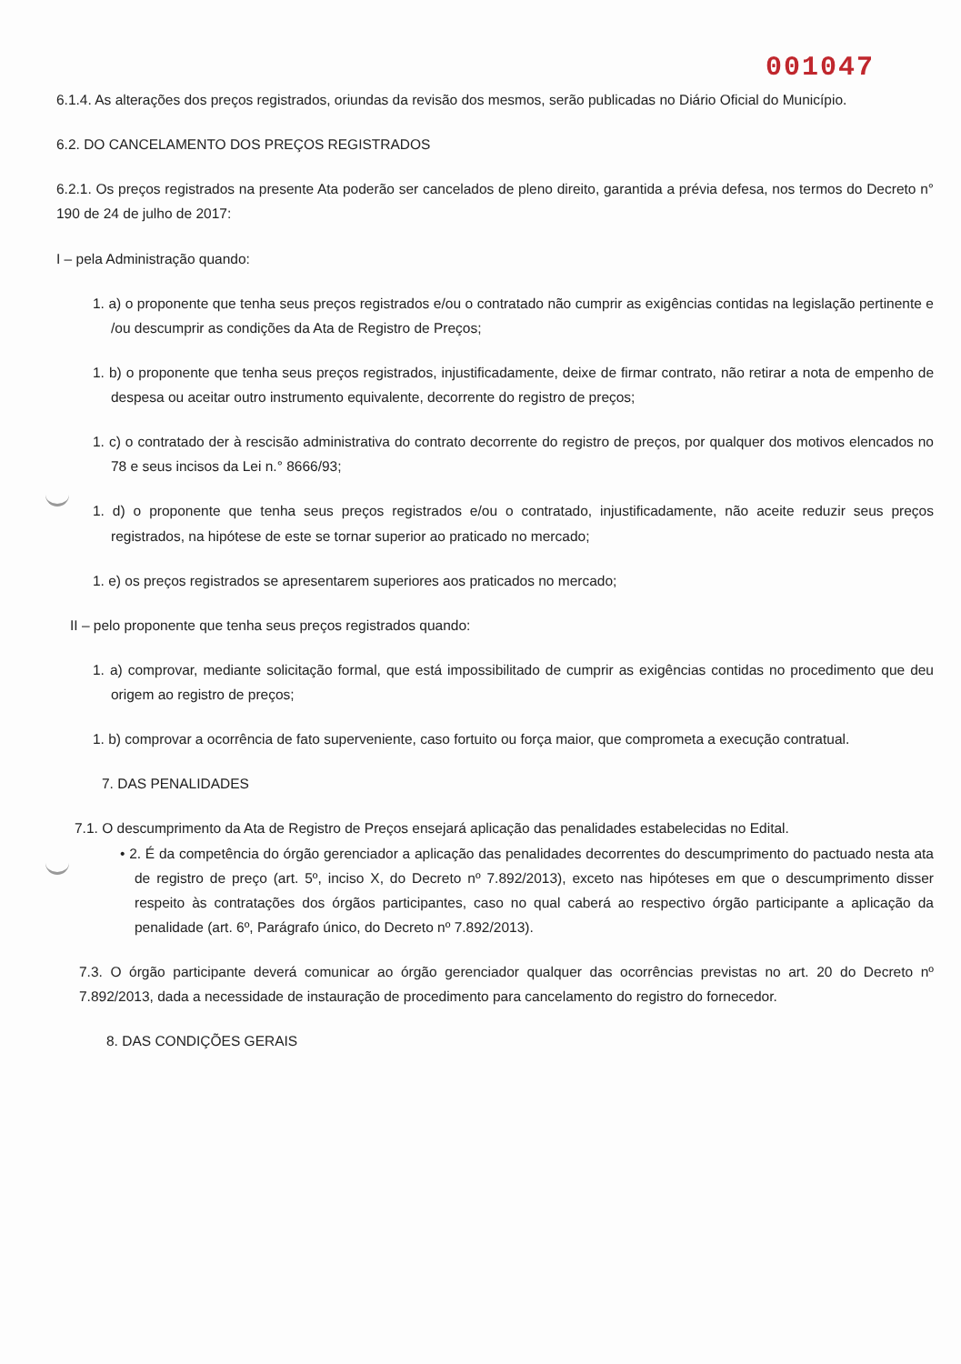001047
6.1.4. As alterações dos preços registrados, oriundas da revisão dos mesmos, serão publicadas no Diário Oficial do Município.
6.2. DO CANCELAMENTO DOS PREÇOS REGISTRADOS
6.2.1. Os preços registrados na presente Ata poderão ser cancelados de pleno direito, garantida a prévia defesa, nos termos do Decreto n° 190 de 24 de julho de 2017:
I – pela Administração quando:
1. a) o proponente que tenha seus preços registrados e/ou o contratado não cumprir as exigências contidas na legislação pertinente e /ou descumprir as condições da Ata de Registro de Preços;
1. b) o proponente que tenha seus preços registrados, injustificadamente, deixe de firmar contrato, não retirar a nota de empenho de despesa ou aceitar outro instrumento equivalente, decorrente do registro de preços;
1. c) o contratado der à rescisão administrativa do contrato decorrente do registro de preços, por qualquer dos motivos elencados no 78 e seus incisos da Lei n.° 8666/93;
1. d) o proponente que tenha seus preços registrados e/ou o contratado, injustificadamente, não aceite reduzir seus preços registrados, na hipótese de este se tornar superior ao praticado no mercado;
1. e) os preços registrados se apresentarem superiores aos praticados no mercado;
II – pelo proponente que tenha seus preços registrados quando:
1. a) comprovar, mediante solicitação formal, que está impossibilitado de cumprir as exigências contidas no procedimento que deu origem ao registro de preços;
1. b) comprovar a ocorrência de fato superveniente, caso fortuito ou força maior, que comprometa a execução contratual.
7. DAS PENALIDADES
7.1. O descumprimento da Ata de Registro de Preços ensejará aplicação das penalidades estabelecidas no Edital.
• 2. É da competência do órgão gerenciador a aplicação das penalidades decorrentes do descumprimento do pactuado nesta ata de registro de preço (art. 5º, inciso X, do Decreto nº 7.892/2013), exceto nas hipóteses em que o descumprimento disser respeito às contratações dos órgãos participantes, caso no qual caberá ao respectivo órgão participante a aplicação da penalidade (art. 6º, Parágrafo único, do Decreto nº 7.892/2013).
7.3. O órgão participante deverá comunicar ao órgão gerenciador qualquer das ocorrências previstas no art. 20 do Decreto nº 7.892/2013, dada a necessidade de instauração de procedimento para cancelamento do registro do fornecedor.
8. DAS CONDIÇÕES GERAIS